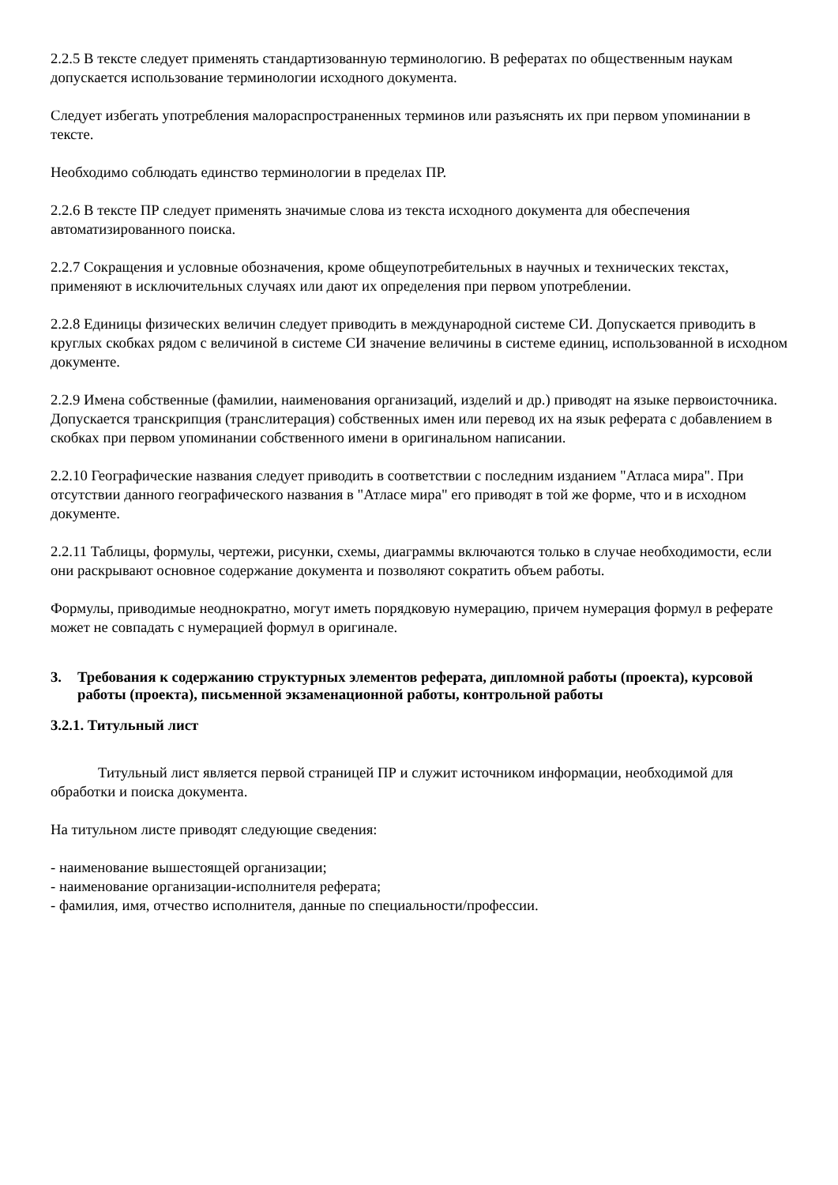2.2.5 В тексте следует применять стандартизованную терминологию. В рефератах по общественным наукам допускается использование терминологии исходного документа.
Следует избегать употребления малораспространенных терминов или разъяснять их при первом упоминании в тексте.
Необходимо соблюдать единство терминологии в пределах ПР.
2.2.6 В тексте ПР следует применять значимые слова из текста исходного документа для обеспечения автоматизированного поиска.
2.2.7 Сокращения и условные обозначения, кроме общеупотребительных в научных и технических текстах, применяют в исключительных случаях или дают их определения при первом употреблении.
2.2.8 Единицы физических величин следует приводить в международной системе СИ. Допускается приводить в круглых скобках рядом с величиной в системе СИ значение величины в системе единиц, использованной в исходном документе.
2.2.9 Имена собственные (фамилии, наименования организаций, изделий и др.) приводят на языке первоисточника. Допускается транскрипция (транслитерация) собственных имен или перевод их на язык реферата с добавлением в скобках при первом упоминании собственного имени в оригинальном написании.
2.2.10 Географические названия следует приводить в соответствии с последним изданием "Атласа мира". При отсутствии данного географического названия в "Атласе мира" его приводят в той же форме, что и в исходном документе.
2.2.11 Таблицы, формулы, чертежи, рисунки, схемы, диаграммы включаются только в случае необходимости, если они раскрывают основное содержание документа и позволяют сократить объем работы.
Формулы, приводимые неоднократно, могут иметь порядковую нумерацию, причем нумерация формул в реферате может не совпадать с нумерацией формул в оригинале.
3. Требования к содержанию структурных элементов реферата, дипломной работы (проекта), курсовой работы (проекта), письменной экзаменационной работы, контрольной работы
3.2.1. Титульный лист
Титульный лист является первой страницей ПР и служит источником информации, необходимой для обработки и поиска документа.
На титульном листе приводят следующие сведения:
- наименование вышестоящей организации;
- наименование организации-исполнителя реферата;
- фамилия, имя, отчество исполнителя, данные по специальности/профессии.